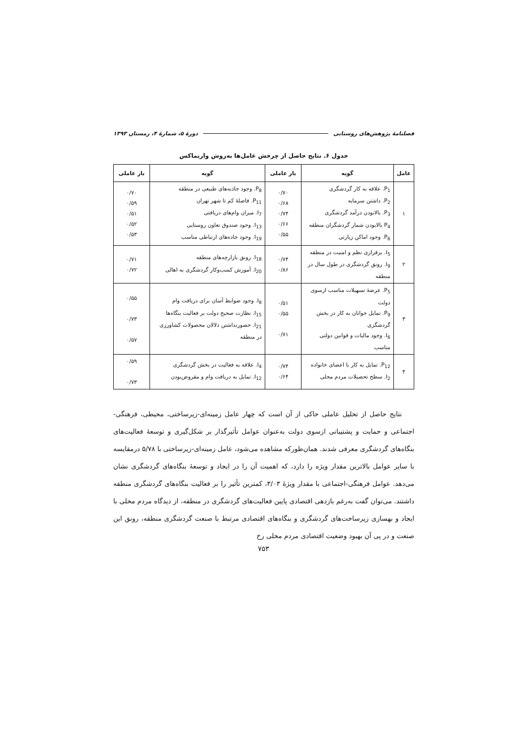فصلنامهٔ پژوهش‌های روستایی دورهٔ ۵، شمارهٔ ۴، زمستان ۱۳۹۳
جدول ۶. نتایج حاصل از چرخش عامل‌ها به‌روش واریماکس
| عامل | گویه | بار عاملی | گویه | بار عاملی |
| --- | --- | --- | --- | --- |
| ۱ | P<sub>1</sub>. علاقه به کار گردشگری P<sub>2</sub>. داشتن سرمایه P<sub>3</sub>. بالابودن درآمد گردشگری P<sub>4</sub> بالابودن شمار گردشگران منطقه P<sub>6</sub>. وجود اماکن زیارتی | ۰/۷۰ ۰/۶۸ ۰/۷۴ ۰/۶۶ ۰/۵۵ | P<sub>8</sub>. وجود جاذبه‌های طبیعی در منطقه P<sub>11</sub>. فاصلهٔ کم تا شهر تهران I<sub>7</sub>. میزان وام‌های دریافتی I<sub>13</sub>. وجود صندوق تعاون روستایی I<sub>19</sub>. وجود جاده‌های ارتباطی مناسب | ۰/۷۰ ۰/۵۹ ۰/۵۱ ۰/۵۲ ۰/۵۳ |
| ۲ | I<sub>5</sub>. برقراری نظم و امنیت در منطقه I<sub>9</sub>. رونق گردشگری در طول سال در منطقه | ۰/۷۴ ۰/۸۶ | I<sub>18</sub>. رونق بازارچه‌های منطقه I<sub>20</sub>. آموزش کسب‌وکار گردشگری به اهالی | ۰/۷۱ ۰/۷۲ |
| ۳ | P<sub>5</sub>. عرضهٔ تسهیلات مناسب ازسوی دولت P<sub>9</sub>. تمایل جوانان به کار در بخش گردشگری I<sub>6</sub>. وجود مالیات و قوانین دولتی مناسب | ۰/۵۱ ۰/۵۵ ۰/۷۱ | I<sub>8</sub>. وجود ضوابط آسان برای دریافت وام I<sub>15</sub>. نظارت صحیح دولت بر فعالیت بنگاه‌ها I<sub>21</sub>. حضورنداشتن دلالان محصولات کشاورزی در منطقه | ۰/۵۵ ۰/۷۳ ۰/۵۷ |
| ۴ | P<sub>12</sub>. تمایل به کار با اعضای خانواده I<sub>2</sub>. سطح تحصیلات مردم محلی | ۰/۷۴ ۰/۶۴ | I<sub>4</sub>. علاقه به فعالیت در بخش گردشگری I<sub>12</sub>. تمایل به دریافت وام و مقروض‌بودن | ۰/۵۹ ۰/۷۳ |
نتایج حاصل از تحلیل عاملی حاکی از آن است که چهار عامل زمینه‌ای-زیرساختی، محیطی، فرهنگی-اجتماعی و حمایت و پشتیبانی ازسوی دولت به‌عنوان عوامل تأثیرگذار بر شکل‌گیری و توسعهٔ فعالیت‌های بنگاه‌های گردشگری معرفی شدند. همان‌طورکه مشاهده می‌شود، عامل زمینه‌ای-زیرساختی با ۵/۷۸ درمقایسه با سایر عوامل بالاترین مقدار ویژه را دارد، که اهمیت آن را در ایجاد و توسعهٔ بنگاه‌های گردشگری نشان می‌دهد. عوامل فرهنگی-اجتماعی با مقدار ویژهٔ ۳/۰۳، کمترین تأثیر را بر فعالیت بنگاه‌های گردشگری منطقه داشتند. می‌توان گفت به‌رغم بازدهی اقتصادی پایین فعالیت‌های گردشگری در منطقه، از دیدگاه مردم محلی با ایجاد و بهسازی زیرساخت‌های گردشگری و بنگاه‌های اقتصادی مرتبط با صنعت گردشگری منطقه، رونق این صنعت و در پی آن بهبود وضعیت اقتصادی مردم محلی رخ
۷۵۳